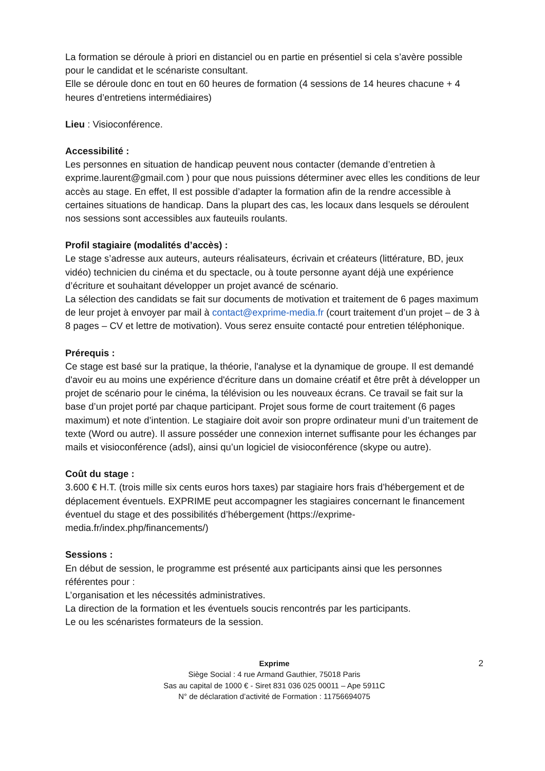La formation se déroule à priori en distanciel ou en partie en présentiel si cela s’avère possible pour le candidat et le scénariste consultant.
Elle se déroule donc en tout en 60 heures de formation (4 sessions de 14 heures chacune + 4 heures d’entretiens intermédiaires)
Lieu : Visioconférence.
Accessibilité :
Les personnes en situation de handicap peuvent nous contacter (demande d’entretien à exprime.laurent@gmail.com ) pour que nous puissions déterminer avec elles les conditions de leur accès au stage. En effet, Il est possible d’adapter la formation afin de la rendre accessible à certaines situations de handicap. Dans la plupart des cas, les locaux dans lesquels se déroulent nos sessions sont accessibles aux fauteuils roulants.
Profil stagiaire (modalités d’accès) :
Le stage s’adresse aux auteurs, auteurs réalisateurs, écrivain et créateurs (littérature, BD, jeux vidéo) technicien du cinéma et du spectacle, ou à toute personne ayant déjà une expérience d’écriture et souhaitant développer un projet avancé de scénario.
La sélection des candidats se fait sur documents de motivation et traitement de 6 pages maximum de leur projet à envoyer par mail à contact@exprime-media.fr (court traitement d’un projet – de 3 à 8 pages – CV et lettre de motivation). Vous serez ensuite contacté pour entretien téléphonique.
Prérequis :
Ce stage est basé sur la pratique, la théorie, l'analyse et la dynamique de groupe. Il est demandé d'avoir eu au moins une expérience d'écriture dans un domaine créatif et être prêt à développer un projet de scénario pour le cinéma, la télévision ou les nouveaux écrans. Ce travail se fait sur la base d’un projet porté par chaque participant. Projet sous forme de court traitement (6 pages maximum) et note d’intention. Le stagiaire doit avoir son propre ordinateur muni d’un traitement de texte (Word ou autre). Il assure posséder une connexion internet suffisante pour les échanges par mails et visioconférence (adsl), ainsi qu’un logiciel de visioconférence (skype ou autre).
Coût du stage :
3.600 € H.T. (trois mille six cents euros hors taxes) par stagiaire hors frais d’hébergement et de déplacement éventuels. EXPRIME peut accompagner les stagiaires concernant le financement éventuel du stage et des possibilités d’hébergement (https://exprime-media.fr/index.php/financements/)
Sessions :
En début de session, le programme est présenté aux participants ainsi que les personnes référentes pour :
L’organisation et les nécessités administratives.
La direction de la formation et les éventuels soucis rencontrés par les participants.
Le ou les scénaristes formateurs de la session.
2 Exprime
Siège Social : 4 rue Armand Gauthier, 75018 Paris
Sas au capital de 1000 € - Siret 831 036 025 00011 – Ape 5911C
N° de déclaration d’activité de Formation : 11756694075